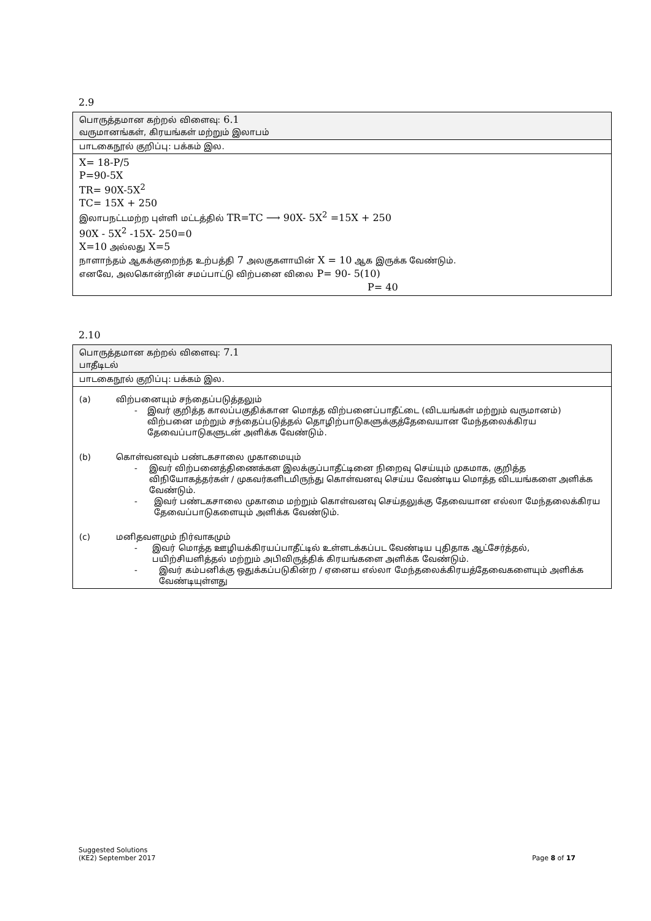2.9
| பொருத்தமான கற்றல் விளைவு: 6.1 வருமானங்கள், கிரயங்கள் மற்றும் இலாபம் |
| பாடகைநூல் குறிப்பு: பக்கம் இல. |
| X= 18-P/5 P=90-5X TR= 90X-5X<sup>2</sup> TC= 15X + 250 இலாபநட்டமற்ற புள்ளி மட்டத்தில் TR=TC ⟶ 90X- 5X<sup>2</sup> =15X + 250 90X - 5X<sup>2</sup> -15X- 250=0 X=10 அல்லது X=5 நாளாந்தம் ஆகக்குறைந்த உற்பத்தி 7 அலகுகளாயின் X = 10 ஆக இருக்க வேண்டும். எனவே, அலகொன்றின் சமப்பாட்டு விற்பனை விலை P= 90- 5(10) P= 40 |
2.10
| பொருத்தமான கற்றல் விளைவு: 7.1 பாதீடிடல் |
| பாடகைநூல் குறிப்பு: பக்கம் இல. |
| (a) விற்பனையும் சந்தைப்படுத்தலும் - இவர் குறித்த காலப்பகுதிக்கான மொத்த விற்பனைப்பாதீட்டை (விடயங்கள் மற்றும் வருமானம்) விற்பனை மற்றும் சந்தைப்படுத்தல் தொழிற்பாடுகளுக்குத்தேவையான மேந்தலைக்கிரய தேவைப்பாடுகளுடன் அளிக்க வேண்டும். (b) கொள்வனவும் பண்டகசாலை முகாமையும் - இவர் விற்பனைத்திணைக்கள இலக்குப்பாதீட்டினை நிறைவு செய்யும் முகமாக, குறித்த விநியோகத்தர்கள் / முகவர்களிடமிருந்து கொள்வனவு செய்ய வேண்டிய மொத்த விடயங்களை அளிக்க வேண்டும். - இவர் பண்டகசாலை முகாமை மற்றும் கொள்வனவு செய்தலுக்கு தேவையான எல்லா மேந்தலைக்கிரய தேவைப்பாடுகளையும் அளிக்க வேண்டும். (c) மனிதவளமும் நிர்வாகமும் - இவர் மொத்த ஊழியக்கிரயப்பாதீட்டில் உள்ளடக்கப்பட வேண்டிய புதிதாக ஆட்சேர்த்தல், பயிற்சியளித்தல் மற்றும் அபிவிருத்திக் கிரயங்களை அளிக்க வேண்டும். - இவர் கம்பனிக்கு ஒதுக்கப்படுகின்ற / ஏனைய எல்லா மேந்தலைக்கிரயத்தேவைகளையும் அளிக்க வேண்டியுள்ளது |
Suggested Solutions
(KE2) September 2017 Page 8 of 17